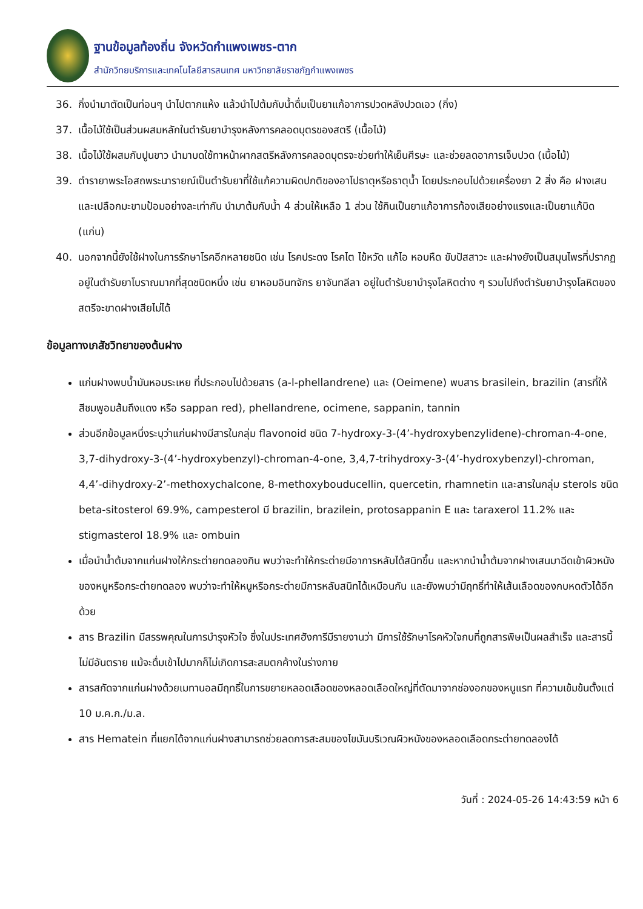ฐานข้อมูลท้องถิ่น จังหวัดกำแพงเพชร-ตาก
สำนักวิทยบริการและเทคโนโลยีสารสนเทศ มหาวิทยาลัยราชภัฏกำแพงเพชร
36. กิ่งนำมาตัดเป็นท่อนๆ นำไปตากแห้ง แล้วนำไปต้มกับน้ำดื่มเป็นยาแก้อาการปวดหลังปวดเอว (กิ่ง)
37. เนื้อไม้ใช้เป็นส่วนผสมหลักในตำรับยาบำรุงหลังการคลอดบุตรของสตรี (เนื้อไม้)
38. เนื้อไม้ใช้ผสมกับปูนขาว นำมาบดใช้ทาหน้าผากสตรีหลังการคลอดบุตรจะช่วยทำให้เย็นศีรษะ และช่วยลดอาการเจ็บปวด (เนื้อไม้)
39. ตำรายาพระโอสถพระนารายณ์เป็นตำรับยาที่ใช้แก้ความผิดปกติของอาโปธาตุหรือธาตุน้ำ โดยประกอบไปด้วยเครื่องยา 2 สิ่ง คือ ฝางเสนและเปลือกมะขามป้อมอย่างละเท่ากัน นำมาต้มกับน้ำ 4 ส่วนให้เหลือ 1 ส่วน ใช้กินเป็นยาแก้อาการท้องเสียอย่างแรงและเป็นยาแก้บิด (แก่น)
40. นอกจากนี้ยังใช้ฝางในการรักษาโรคอีกหลายชนิด เช่น โรคประดง โรคไต ไข้หวัด แก้ไอ หอบหืด ขับปัสสาวะ และฝางยังเป็นสมุนไพรที่ปรากฏอยู่ในตำรับยาโบราณมากที่สุดชนิดหนึ่ง เช่น ยาหอมอินทจักร ยาจันทลีลา อยู่ในตำรับยาบำรุงโลหิตต่าง ๆ รวมไปถึงตำรับยาบำรุงโลหิตของสตรีจะขาดฝางเสียไม่ได้
ข้อมูลทางเภสัชวิทยาของต้นฝาง
แก่นฝางพบน้ำมันหอมระเหย ที่ประกอบไปด้วยสาร (a-l-phellandrene) และ (Oeimene) พบสาร brasilein, brazilin (สารที่ให้สีชมพูอมส้มถึงแดง หรือ sappan red), phellandrene, ocimene, sappanin, tannin
ส่วนอีกข้อมูลหนึ่งระบุว่าแก่นฝางมีสารในกลุ่ม flavonoid ชนิด 7-hydroxy-3-(4’-hydroxybenzylidene)-chroman-4-one, 3,7-dihydroxy-3-(4’-hydroxybenzyl)-chroman-4-one, 3,4,7-trihydroxy-3-(4’-hydroxybenzyl)-chroman, 4,4’-dihydroxy-2’-methoxychalcone, 8-methoxybouducellin, quercetin, rhamnetin และสารในกลุ่ม sterols ชนิด beta-sitosterol 69.9%, campesterol มี brazilin, brazilein, protosappanin E และ taraxerol 11.2% และ stigmasterol 18.9% และ ombuin
เมื่อนำน้ำต้มจากแก่นฝางให้กระต่ายทดลองกิน พบว่าจะทำให้กระต่ายมีอาการหลับได้สนิทขึ้น และหากนำน้ำต้มจากฝางเสนมาฉีดเข้าผิวหนังของหนูหรือกระต่ายทดลอง พบว่าจะทำให้หนูหรือกระต่ายมีการหลับสนิทได้เหมือนกัน และยังพบว่ามีฤทธิ์ทำให้เส้นเลือดของกบหดตัวได้อีกด้วย
สาร Brazilin มีสรรพคุณในการบำรุงหัวใจ ซึ่งในประเทศฮังการีมีรายงานว่า มีการใช้รักษาโรคหัวใจกบที่ถูกสารพิษเป็นผลสำเร็จ และสารนี้ไม่มีอันตราย แม้จะดื่มเข้าไปมากก็ไม่เกิดการสะสมตกค้างในร่างกาย
สารสกัดจากแก่นฝางด้วยเมทานอลมีฤทธิ์ในการขยายหลอดเลือดของหลอดเลือดใหญ่ที่ตัดมาจากช่องอกของหนูแรท ที่ความเข้มข้นตั้งแต่ 10 ม.ค.ก./ม.ล.
สาร Hematein ที่แยกได้จากแก่นฝางสามารถช่วยลดการสะสมของไขมันบริเวณผิวหนังของหลอดเลือดกระต่ายทดลองได้
วันที่ : 2024-05-26 14:43:59 หน้า 6